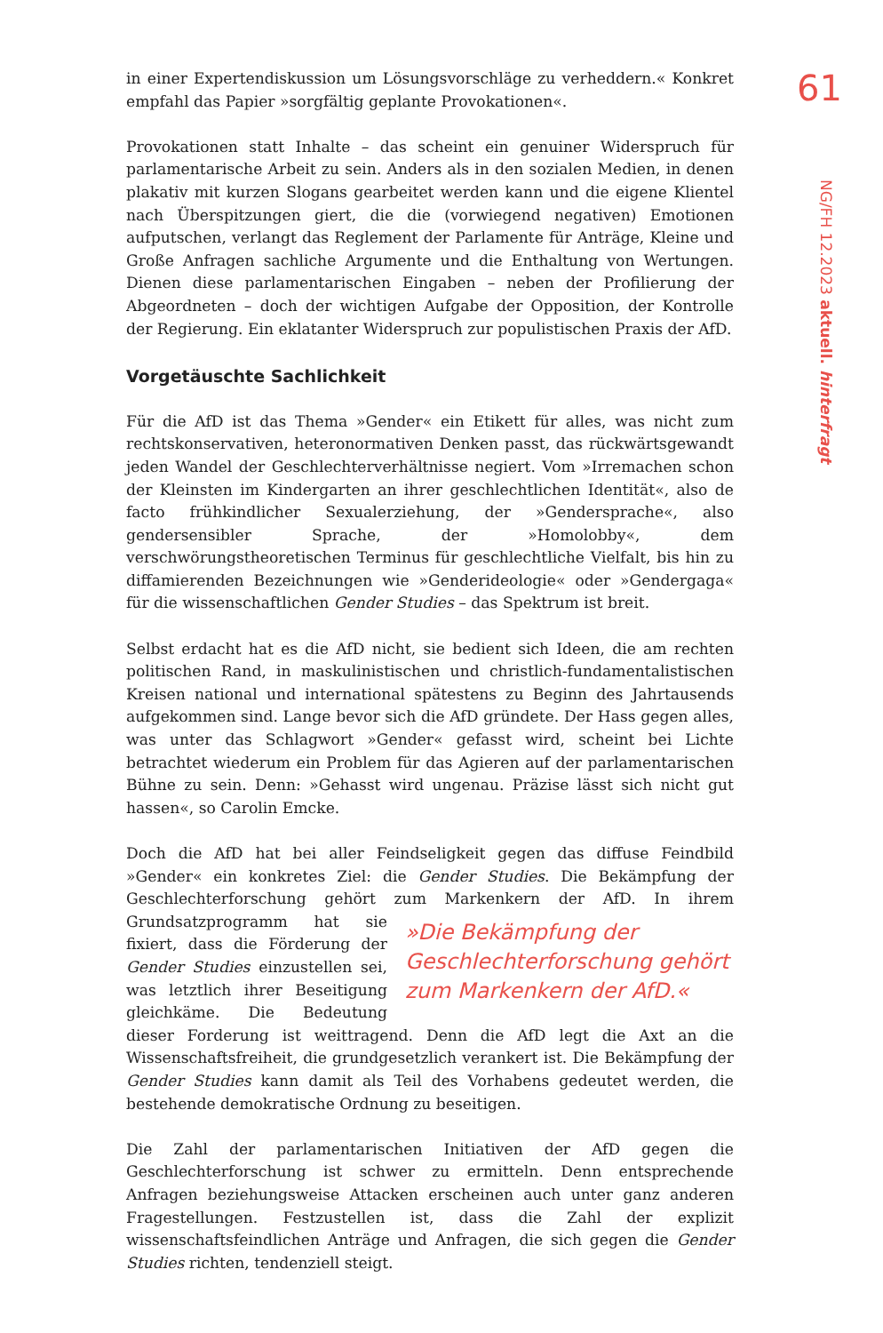61
NG/FH 12.2023 aktuell. hinterfragt
in einer Expertendiskussion um Lösungsvorschläge zu verheddern.« Konkret empfahl das Papier »sorgfältig geplante Provokationen«.
Provokationen statt Inhalte – das scheint ein genuiner Widerspruch für parlamentarische Arbeit zu sein. Anders als in den sozialen Medien, in denen plakativ mit kurzen Slogans gearbeitet werden kann und die eigene Klientel nach Überspitzungen giert, die die (vorwiegend negativen) Emotionen aufputschen, verlangt das Reglement der Parlamente für Anträge, Kleine und Große Anfragen sachliche Argumente und die Enthaltung von Wertungen. Dienen diese parlamentarischen Eingaben – neben der Profilierung der Abgeordneten – doch der wichtigen Aufgabe der Opposition, der Kontrolle der Regierung. Ein eklatanter Widerspruch zur populistischen Praxis der AfD.
Vorgetäuschte Sachlichkeit
Für die AfD ist das Thema »Gender« ein Etikett für alles, was nicht zum rechtskonservativen, heteronormativen Denken passt, das rückwärtsgewandt jeden Wandel der Geschlechterverhältnisse negiert. Vom »Irremachen schon der Kleinsten im Kindergarten an ihrer geschlechtlichen Identität«, also de facto frühkindlicher Sexualerziehung, der »Gendersprache«, also gendersensibler Sprache, der »Homolobby«, dem verschwörungstheoretischen Terminus für geschlechtliche Vielfalt, bis hin zu diffamierenden Bezeichnungen wie »Genderideologie« oder »Gendergaga« für die wissenschaftlichen Gender Studies – das Spektrum ist breit.
Selbst erdacht hat es die AfD nicht, sie bedient sich Ideen, die am rechten politischen Rand, in maskulinistischen und christlich-fundamentalistischen Kreisen national und international spätestens zu Beginn des Jahrtausends aufgekommen sind. Lange bevor sich die AfD gründete. Der Hass gegen alles, was unter das Schlagwort »Gender« gefasst wird, scheint bei Lichte betrachtet wiederum ein Problem für das Agieren auf der parlamentarischen Bühne zu sein. Denn: »Gehasst wird ungenau. Präzise lässt sich nicht gut hassen«, so Carolin Emcke.
Doch die AfD hat bei aller Feindseligkeit gegen das diffuse Feindbild »Gender« ein konkretes Ziel: die Gender Studies. Die Bekämpfung der Geschlechterforschung gehört zum Markenkern »Die Bekämpfung der Geschlechterforschung gehört zum Markenkern der AfD.« der AfD. In ihrem Grundsatzprogramm hat sie fixiert, dass die Förderung der Gender Studies einzustellen sei, was letztlich ihrer Beseitigung gleichkäme. Die Bedeutung dieser Forderung ist weittragend. Denn die AfD legt die Axt an die Wissenschaftsfreiheit, die grundgesetzlich verankert ist. Die Bekämpfung der Gender Studies kann damit als Teil des Vorhabens gedeutet werden, die bestehende demokratische Ordnung zu beseitigen.
Die Zahl der parlamentarischen Initiativen der AfD gegen die Geschlechterforschung ist schwer zu ermitteln. Denn entsprechende Anfragen beziehungsweise Attacken erscheinen auch unter ganz anderen Fragestellungen. Festzustellen ist, dass die Zahl der explizit wissenschaftsfeindlichen Anträge und Anfragen, die sich gegen die Gender Studies richten, tendenziell steigt.